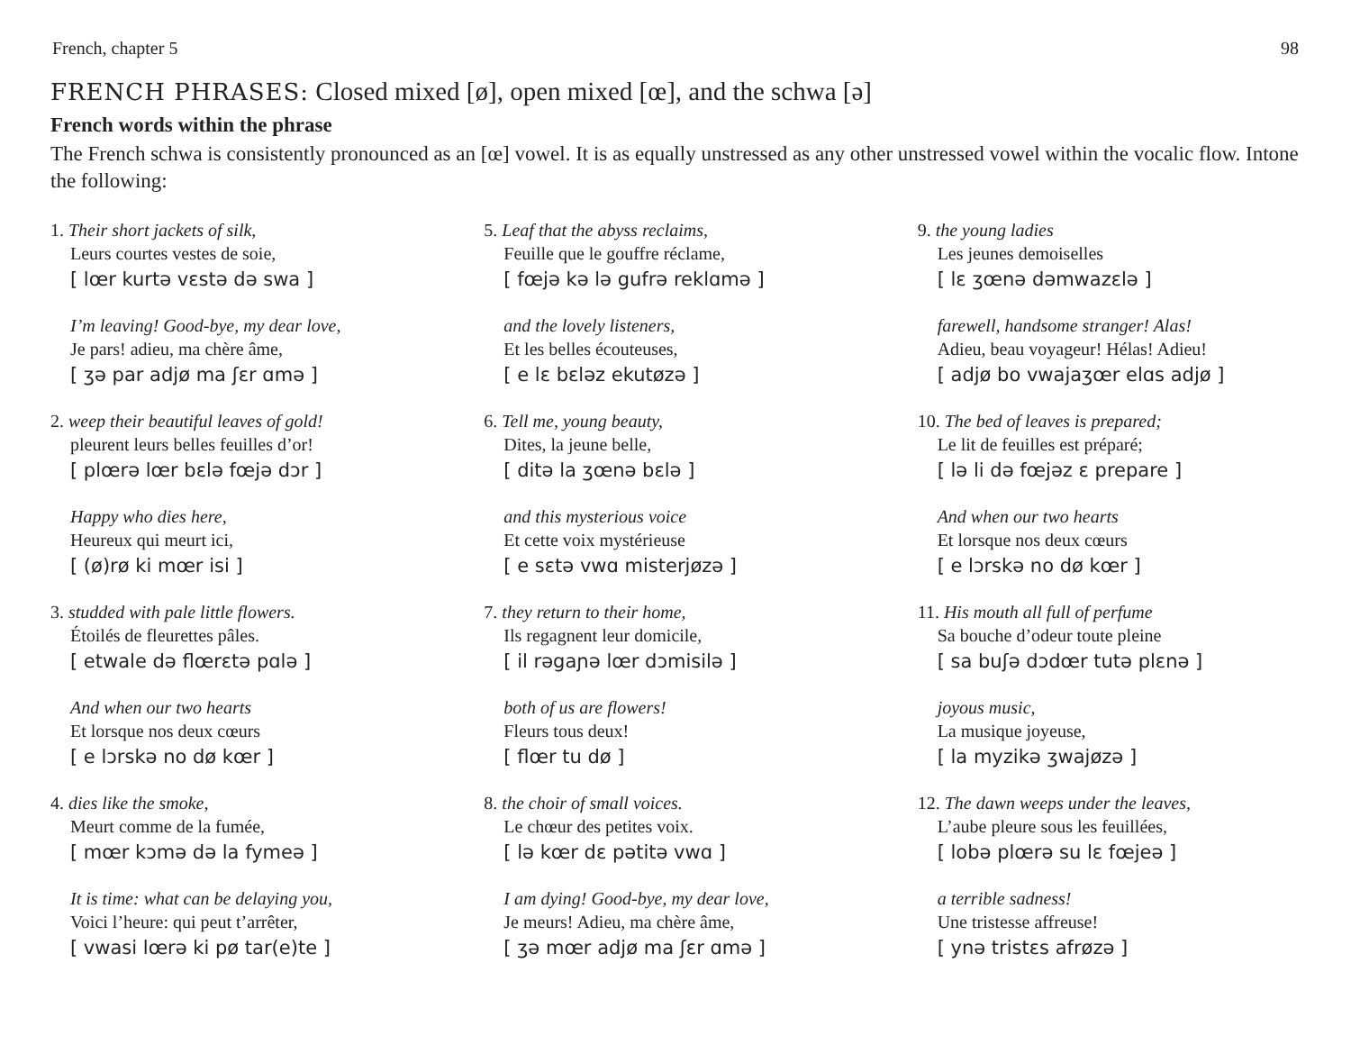French, chapter 5 98
FRENCH PHRASES: Closed mixed [ø], open mixed [œ], and the schwa [ə]
French words within the phrase
The French schwa is consistently pronounced as an [œ] vowel. It is as equally unstressed as any other unstressed vowel within the vocalic flow. Intone the following:
1. Their short jackets of silk,
Leurs courtes vestes de soie,
[ lœr kurtə vɛstə də swa ]
I’m leaving! Good-bye, my dear love,
Je pars! adieu, ma chère âme,
[ ʒə par adjø ma ʃɛr ɑmə ]
2. weep their beautiful leaves of gold!
pleurent leurs belles feuilles d’or!
[ plœrə lœr bɛlə fœjə dɔr ]
Happy who dies here,
Heureux qui meurt ici,
[ (ø)rø ki mœr isi ]
3. studded with pale little flowers.
Étoilés de fleurettes pâles.
[ etwale də flœrɛtə pɑlə ]
And when our two hearts
Et lorsque nos deux cœurs
[ e lɔrskə no dø kœr ]
4. dies like the smoke,
Meurt comme de la fumée,
[ mœr kɔmə də la fymeə ]
It is time: what can be delaying you,
Voici l’heure: qui peut t’arrêter,
[ vwasi lœrə ki pø tar(e)te ]
5. Leaf that the abyss reclaims,
Feuille que le gouffre réclame,
[ fœjə kə lə gufrə reklɑmə ]
and the lovely listeners,
Et les belles écouteuses,
[ e lɛ bɛləz ekutøzə ]
6. Tell me, young beauty,
Dites, la jeune belle,
[ ditə la ʒœnə bɛlə ]
and this mysterious voice
Et cette voix mystérieuse
[ e sɛtə vwɑ misterjøzə ]
7. they return to their home,
Ils regagnent leur domicile,
[ il rəgaɲə lœr dɔmisilə ]
both of us are flowers!
Fleurs tous deux!
[ flœr tu dø ]
8. the choir of small voices.
Le chœur des petites voix.
[ lə kœr dɛ pətitə vwɑ ]
I am dying! Good-bye, my dear love,
Je meurs! Adieu, ma chère âme,
[ ʒə mœr adjø ma ʃɛr ɑmə ]
9. the young ladies
Les jeunes demoiselles
[ lɛ ʒœnə dəmwazɛlə ]
farewell, handsome stranger! Alas!
Adieu, beau voyageur! Hélas! Adieu!
[ adjø bo vwajaʒœr elɑs adjø ]
10. The bed of leaves is prepared;
Le lit de feuilles est préparé;
[ lə li də fœjəz ɛ prepare ]
And when our two hearts
Et lorsque nos deux cœurs
[ e lɔrskə no dø kœr ]
11. His mouth all full of perfume
Sa bouche d’odeur toute pleine
[ sa buʃə dɔdœr tutə plɛnə ]
joyous music,
La musique joyeuse,
[ la myzikə ʒwajøzə ]
12. The dawn weeps under the leaves,
L’aube pleure sous les feuillées,
[ lobə plœrə su lɛ fœjeə ]
a terrible sadness!
Une tristesse affreuse!
[ ynə tristɛs afrøzə ]